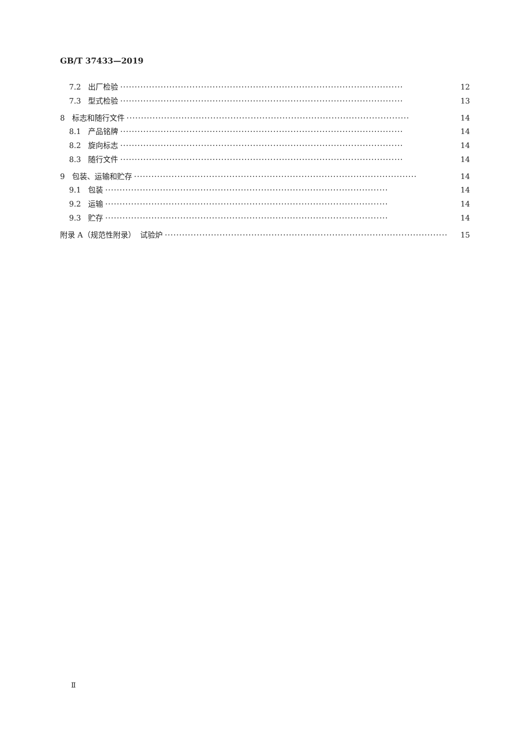GB/T 37433—2019
7.2 出厂检验 ·································································································· 12
7.3 型式检验 ·································································································· 13
8 标志和随行文件 ·································································································· 14
8.1 产品铭牌 ·································································································· 14
8.2 旋向标志 ·································································································· 14
8.3 随行文件 ·································································································· 14
9 包装、运输和贮存 ·································································································· 14
9.1 包装 ·································································································· 14
9.2 运输 ·································································································· 14
9.3 贮存 ·································································································· 14
附录 A（规范性附录） 试验炉 ·································································································· 15
Ⅱ